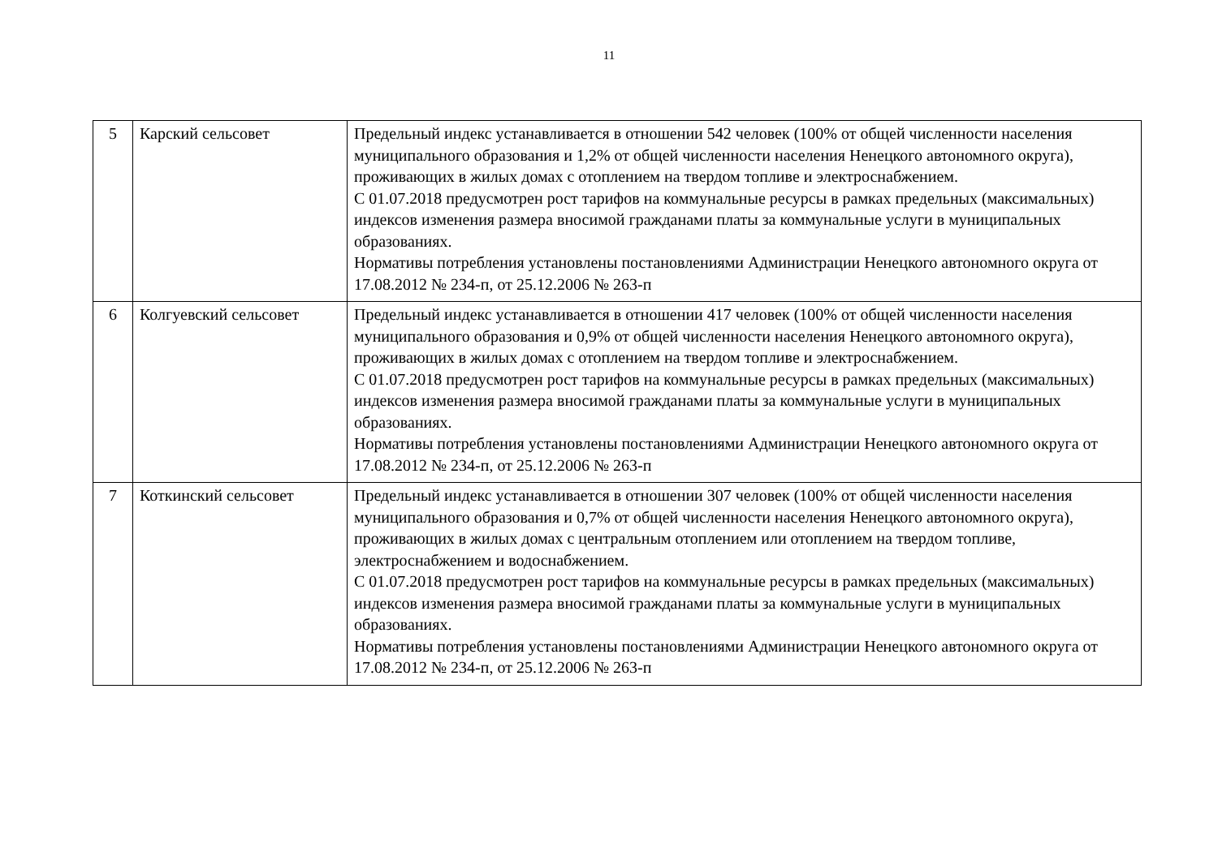11
| 5 | Карский сельсовет | Предельный индекс устанавливается в отношении 542 человек (100% от общей численности населения муниципального образования и 1,2% от общей численности населения Ненецкого автономного округа), проживающих в жилых домах с отоплением на твердом топливе и электроснабжением. С 01.07.2018 предусмотрен рост тарифов на коммунальные ресурсы в рамках предельных (максимальных) индексов изменения размера вносимой гражданами платы за коммунальные услуги в муниципальных образованиях. Нормативы потребления установлены постановлениями Администрации Ненецкого автономного округа от 17.08.2012 № 234-п, от 25.12.2006 № 263-п |
| 6 | Колгуевский сельсовет | Предельный индекс устанавливается в отношении 417 человек (100% от общей численности населения муниципального образования и 0,9% от общей численности населения Ненецкого автономного округа), проживающих в жилых домах с отоплением на твердом топливе и электроснабжением. С 01.07.2018 предусмотрен рост тарифов на коммунальные ресурсы в рамках предельных (максимальных) индексов изменения размера вносимой гражданами платы за коммунальные услуги в муниципальных образованиях. Нормативы потребления установлены постановлениями Администрации Ненецкого автономного округа от 17.08.2012 № 234-п, от 25.12.2006 № 263-п |
| 7 | Коткинский сельсовет | Предельный индекс устанавливается в отношении 307 человек (100% от общей численности населения муниципального образования и 0,7% от общей численности населения Ненецкого автономного округа), проживающих в жилых домах с центральным отоплением или отоплением на твердом топливе, электроснабжением и водоснабжением. С 01.07.2018 предусмотрен рост тарифов на коммунальные ресурсы в рамках предельных (максимальных) индексов изменения размера вносимой гражданами платы за коммунальные услуги в муниципальных образованиях. Нормативы потребления установлены постановлениями Администрации Ненецкого автономного округа от 17.08.2012 № 234-п, от 25.12.2006 № 263-п |